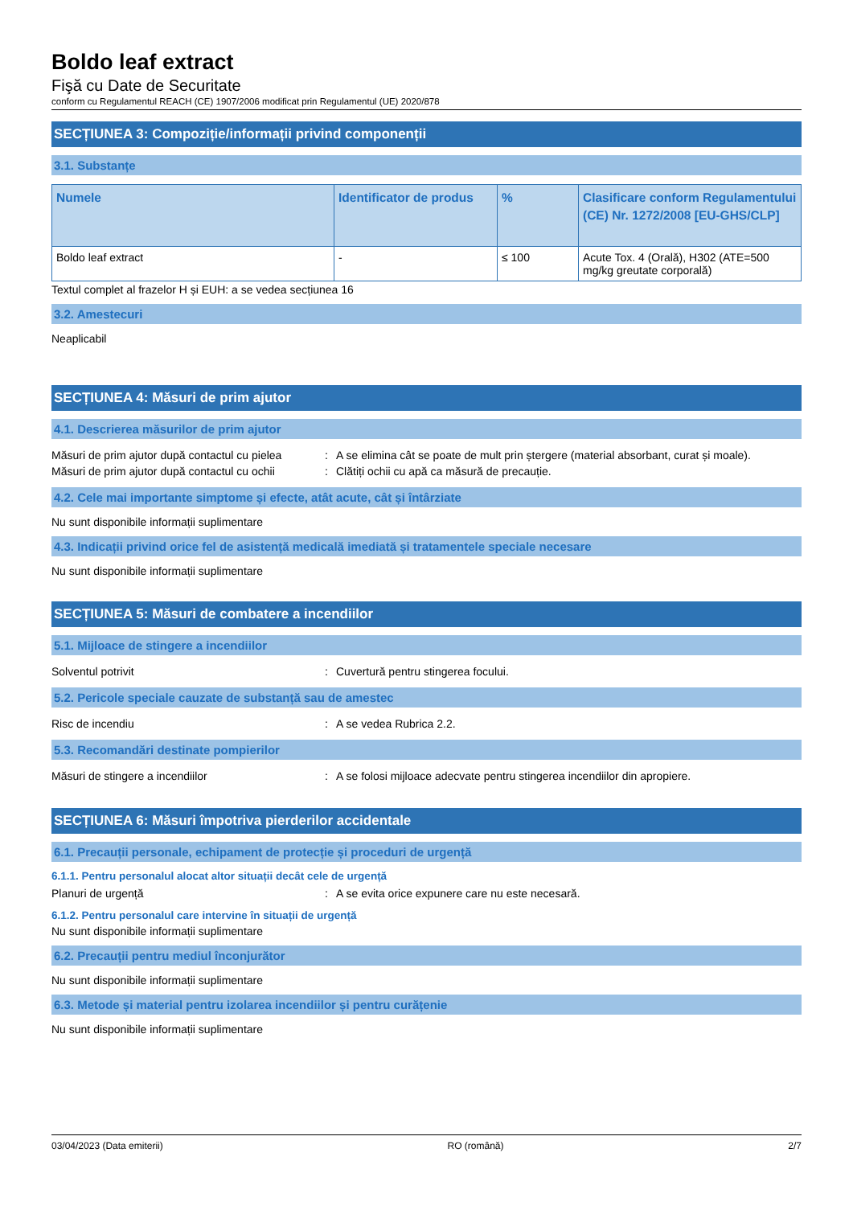Boldo leaf extract
Fişă cu Date de Securitate
conform cu Regulamentul REACH (CE) 1907/2006 modificat prin Regulamentul (UE) 2020/878
SECȚIUNEA 3: Compoziție/informații privind componenții
3.1. Substanțe
| Numele | Identificator de produs | % | Clasificare conform Regulamentului (CE) Nr. 1272/2008 [EU-GHS/CLP] |
| --- | --- | --- | --- |
| Boldo leaf extract | - | ≤ 100 | Acute Tox. 4 (Orală), H302 (ATE=500 mg/kg greutate corporală) |
Textul complet al frazelor H și EUH: a se vedea secțiunea 16
3.2. Amestecuri
Neaplicabil
SECȚIUNEA 4: Măsuri de prim ajutor
4.1. Descrierea măsurilor de prim ajutor
Măsuri de prim ajutor după contactul cu pielea: A se elimina cât se poate de mult prin ștergere (material absorbant, curat și moale).
Măsuri de prim ajutor după contactul cu ochii: Clătiți ochii cu apă ca măsură de precauție.
4.2. Cele mai importante simptome și efecte, atât acute, cât și întârziate
Nu sunt disponibile informații suplimentare
4.3. Indicații privind orice fel de asistență medicală imediată și tratamentele speciale necesare
Nu sunt disponibile informații suplimentare
SECȚIUNEA 5: Măsuri de combatere a incendiilor
5.1. Mijloace de stingere a incendiilor
Solventul potrivit: Cuvertură pentru stingerea focului.
5.2. Pericole speciale cauzate de substanță sau de amestec
Risc de incendiu: A se vedea Rubrica 2.2.
5.3. Recomandări destinate pompierilor
Măsuri de stingere a incendiilor: A se folosi mijloace adecvate pentru stingerea incendiilor din apropiere.
SECȚIUNEA 6: Măsuri împotriva pierderilor accidentale
6.1. Precauții personale, echipament de protecție și proceduri de urgență
6.1.1. Pentru personalul alocat altor situații decât cele de urgență
Planuri de urgență: A se evita orice expunere care nu este necesară.
6.1.2. Pentru personalul care intervine în situații de urgență
Nu sunt disponibile informații suplimentare
6.2. Precauții pentru mediul înconjurător
Nu sunt disponibile informații suplimentare
6.3. Metode și material pentru izolarea incendiilor și pentru curățenie
Nu sunt disponibile informații suplimentare
03/04/2023 (Data emiterii) RO (română) 2/7